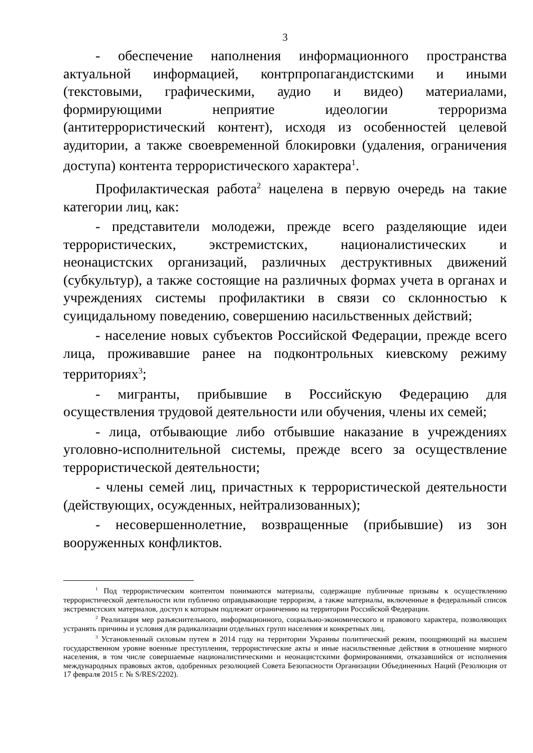3
- обеспечение наполнения информационного пространства актуальной информацией, контрпропагандистскими и иными (текстовыми, графическими, аудио и видео) материалами, формирующими неприятие идеологии терроризма (антитеррористический контент), исходя из особенностей целевой аудитории, а также своевременной блокировки (удаления, ограничения доступа) контента террористического характера<sup>1</sup>.
Профилактическая работа<sup>2</sup> нацелена в первую очередь на такие категории лиц, как:
- представители молодежи, прежде всего разделяющие идеи террористических, экстремистских, националистических и неонацистских организаций, различных деструктивных движений (субкультур), а также состоящие на различных формах учета в органах и учреждениях системы профилактики в связи со склонностью к суицидальному поведению, совершению насильственных действий;
- население новых субъектов Российской Федерации, прежде всего лица, проживавшие ранее на подконтрольных киевскому режиму территориях<sup>3</sup>;
- мигранты, прибывшие в Российскую Федерацию для осуществления трудовой деятельности или обучения, члены их семей;
- лица, отбывающие либо отбывшие наказание в учреждениях уголовно-исполнительной системы, прежде всего за осуществление террористической деятельности;
- члены семей лиц, причастных к террористической деятельности (действующих, осужденных, нейтрализованных);
- несовершеннолетние, возвращенные (прибывшие) из зон вооруженных конфликтов.
<sup>1</sup> Под террористическим контентом понимаются материалы, содержащие публичные призывы к осуществлению террористической деятельности или публично оправдывающие терроризм, а также материалы, включенные в федеральный список экстремистских материалов, доступ к которым подлежит ограничению на территории Российской Федерации.
<sup>2</sup> Реализация мер разъяснительного, информационного, социально-экономического и правового характера, позволяющих устранять причины и условия для радикализации отдельных групп населения и конкретных лиц.
<sup>3</sup> Установленный силовым путем в 2014 году на территории Украины политический режим, поощряющий на высшем государственном уровне военные преступления, террористические акты и иные насильственные действия в отношение мирного населения, в том числе совершаемые националистическими и неонацистскими формированиями, отказавшийся от исполнения международных правовых актов, одобренных резолюцией Совета Безопасности Организации Объединенных Наций (Резолюция от 17 февраля 2015 г. № S/RES/2202).